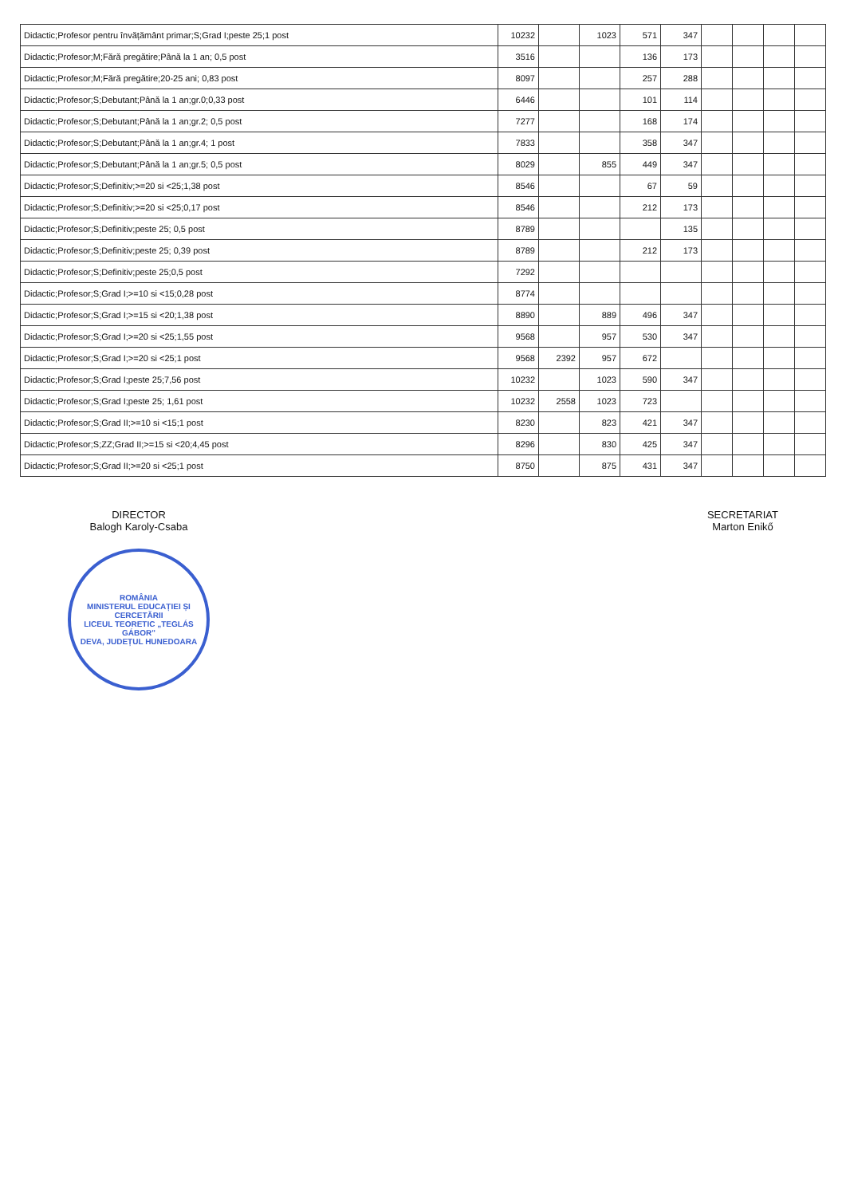| Didactic;Profesor pentru învățământ primar;S;Grad I;peste 25;1 post | 10232 | | 1023 | 571 | 347 | | | | |
| Didactic;Profesor;M;Fără pregătire;Până la 1 an; 0,5 post | 3516 | | | 136 | 173 | | | | |
| Didactic;Profesor;M;Fără pregătire;20-25 ani; 0,83 post | 8097 | | | 257 | 288 | | | | |
| Didactic;Profesor;S;Debutant;Până la 1 an;gr.0;0,33 post | 6446 | | | 101 | 114 | | | | |
| Didactic;Profesor;S;Debutant;Până la 1 an;gr.2; 0,5 post | 7277 | | | 168 | 174 | | | | |
| Didactic;Profesor;S;Debutant;Până la 1 an;gr.4; 1 post | 7833 | | | 358 | 347 | | | | |
| Didactic;Profesor;S;Debutant;Până la 1 an;gr.5; 0,5 post | 8029 | | 855 | 449 | 347 | | | | |
| Didactic;Profesor;S;Definitiv;>=20 si <25;1,38 post | 8546 | | | 67 | 59 | | | | |
| Didactic;Profesor;S;Definitiv;>=20 si <25;0,17 post | 8546 | | | 212 | 173 | | | | |
| Didactic;Profesor;S;Definitiv;peste 25; 0,5 post | 8789 | | | | 135 | | | | |
| Didactic;Profesor;S;Definitiv;peste 25; 0,39 post | 8789 | | | 212 | 173 | | | | |
| Didactic;Profesor;S;Definitiv;peste 25;0,5 post | 7292 | | | | | | | | |
| Didactic;Profesor;S;Grad I;>=10 si <15;0,28 post | 8774 | | | | | | | | |
| Didactic;Profesor;S;Grad I;>=15 si <20;1,38 post | 8890 | | 889 | 496 | 347 | | | | |
| Didactic;Profesor;S;Grad I;>=20 si <25;1,55 post | 9568 | | 957 | 530 | 347 | | | | |
| Didactic;Profesor;S;Grad I;>=20 si <25;1 post | 9568 | 2392 | 957 | 672 | | | | | |
| Didactic;Profesor;S;Grad I;peste 25;7,56 post | 10232 | | 1023 | 590 | 347 | | | | |
| Didactic;Profesor;S;Grad I;peste 25; 1,61 post | 10232 | 2558 | 1023 | 723 | | | | | |
| Didactic;Profesor;S;Grad II;>=10 si <15;1 post | 8230 | | 823 | 421 | 347 | | | | |
| Didactic;Profesor;S;ZZ;Grad II;>=15 si <20;4,45 post | 8296 | | 830 | 425 | 347 | | | | |
| Didactic;Profesor;S;Grad II;>=20 si <25;1 post | 8750 | | 875 | 431 | 347 | | | | |
DIRECTOR
Balogh Karoly-Csaba
ROMÂNIA
MINISTERUL EDUCAȚIEI ȘI CERCETĂRII
LICEUL TEORETIC „TEGLÁS GÁBOR"
DEVA, JUDEȚUL HUNEDOARA
SECRETARIAT
Marton Enikő